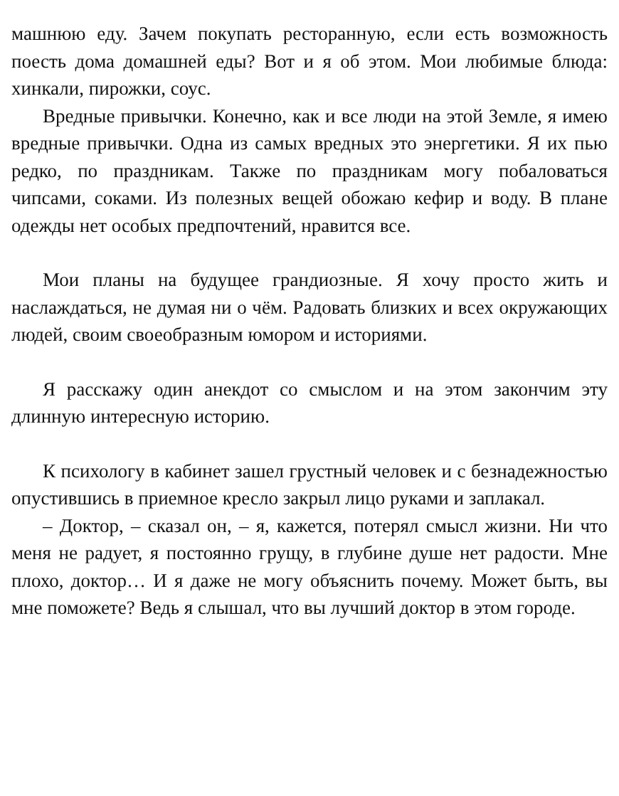машнюю еду. Зачем покупать ресторанную, если есть возможность поесть дома домашней еды? Вот и я об этом. Мои любимые блюда: хинкали, пирожки, соус.
Вредные привычки. Конечно, как и все люди на этой Земле, я имею вредные привычки. Одна из самых вредных это энергетики. Я их пью редко, по праздникам. Также по праздникам могу побаловаться чипсами, соками. Из полезных вещей обожаю кефир и воду. В плане одежды нет особых предпочтений, нравится все.
Мои планы на будущее грандиозные. Я хочу просто жить и наслаждаться, не думая ни о чём. Радовать близких и всех окружающих людей, своим своеобразным юмором и историями.
Я расскажу один анекдот со смыслом и на этом закончим эту длинную интересную историю.
К психологу в кабинет зашел грустный человек и с безнадежностью опустившись в приемное кресло закрыл лицо руками и заплакал.
– Доктор, – сказал он, – я, кажется, потерял смысл жизни. Ни что меня не радует, я постоянно грущу, в глубине душе нет радости. Мне плохо, доктор… И я даже не могу объяснить почему. Может быть, вы мне поможете? Ведь я слышал, что вы лучший доктор в этом городе.